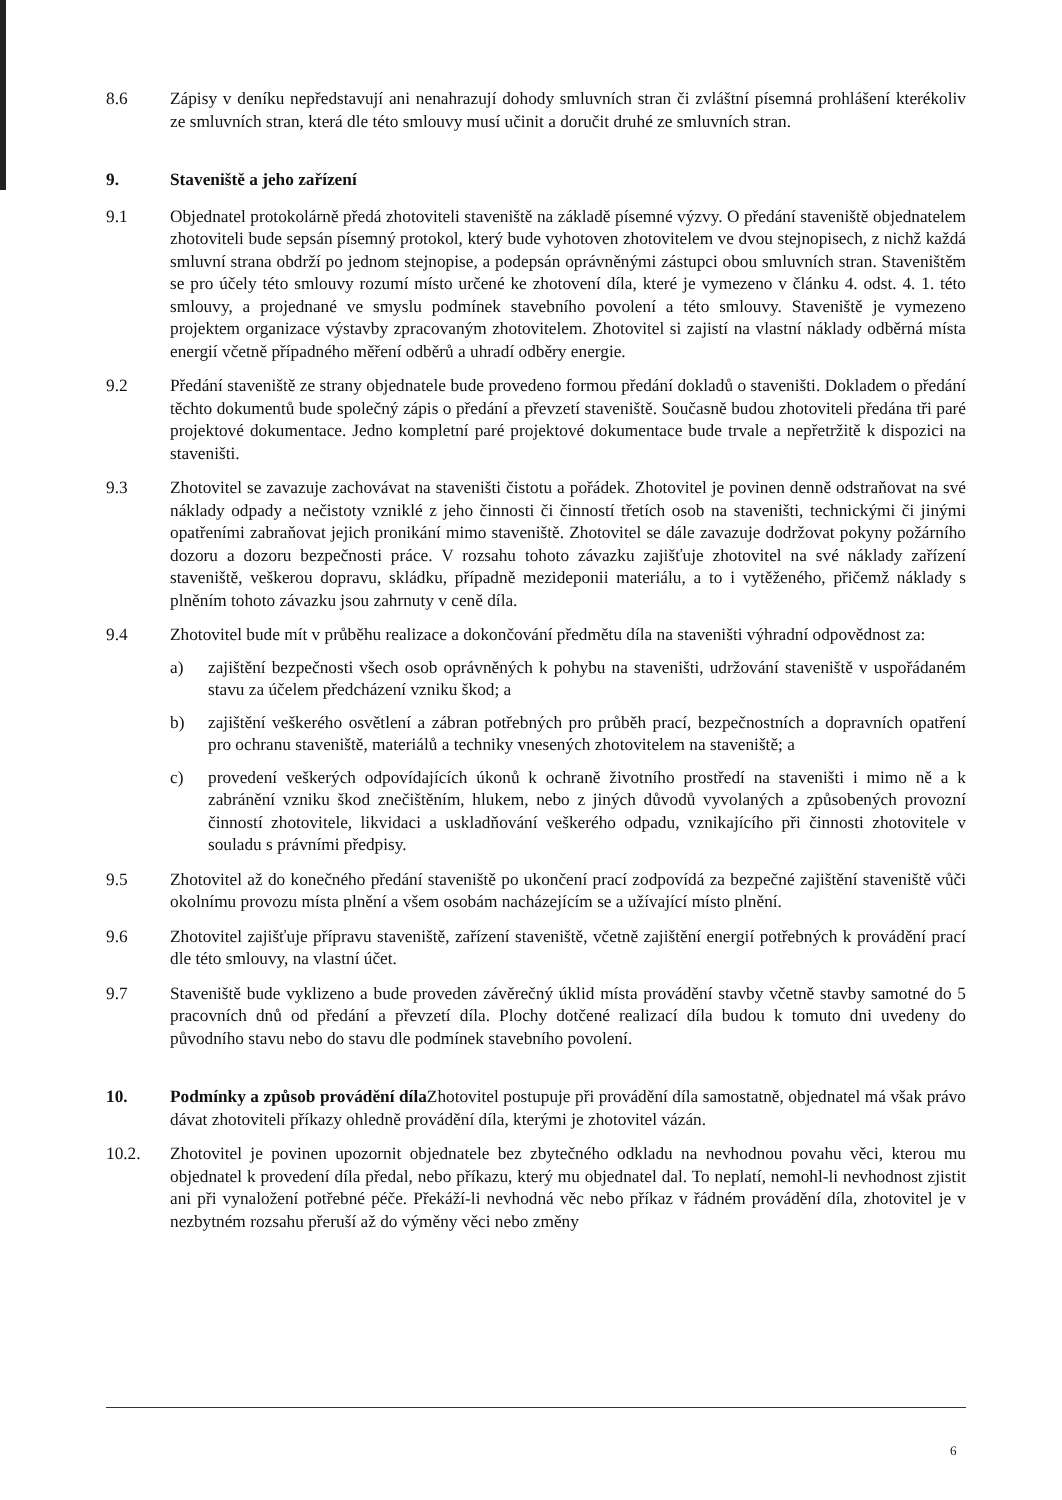8.6 Zápisy v deníku nepředstavují ani nenahrazují dohody smluvních stran či zvláštní písemná prohlášení kterékoliv ze smluvních stran, která dle této smlouvy musí učinit a doručit druhé ze smluvních stran.
9. Staveniště a jeho zařízení
9.1 Objednatel protokolárně předá zhotoviteli staveniště na základě písemné výzvy. O předání staveniště objednatelem zhotoviteli bude sepsán písemný protokol, který bude vyhotoven zhotovitelem ve dvou stejnopisech, z nichž každá smluvní strana obdrží po jednom stejnopise, a podepsán oprávněnými zástupci obou smluvních stran. Staveništěm se pro účely této smlouvy rozumí místo určené ke zhotovení díla, které je vymezeno v článku 4. odst. 4. 1. této smlouvy, a projednané ve smyslu podmínek stavebního povolení a této smlouvy. Staveniště je vymezeno projektem organizace výstavby zpracovaným zhotovitelem. Zhotovitel si zajistí na vlastní náklady odběrná místa energií včetně případného měření odběrů a uhradí odběry energie.
9.2 Předání staveniště ze strany objednatele bude provedeno formou předání dokladů o staveništi. Dokladem o předání těchto dokumentů bude společný zápis o předání a převzetí staveniště. Současně budou zhotoviteli předána tři paré projektové dokumentace. Jedno kompletní paré projektové dokumentace bude trvale a nepřetržitě k dispozici na staveništi.
9.3 Zhotovitel se zavazuje zachovávat na staveništi čistotu a pořádek. Zhotovitel je povinen denně odstraňovat na své náklady odpady a nečistoty vzniklé z jeho činnosti či činností třetích osob na staveništi, technickými či jinými opatřeními zabraňovat jejich pronikání mimo staveniště. Zhotovitel se dále zavazuje dodržovat pokyny požárního dozoru a dozoru bezpečnosti práce. V rozsahu tohoto závazku zajišťuje zhotovitel na své náklady zařízení staveniště, veškerou dopravu, skládku, případně mezideponii materiálu, a to i vytěženého, přičemž náklady s plněním tohoto závazku jsou zahrnuty v ceně díla.
9.4 Zhotovitel bude mít v průběhu realizace a dokončování předmětu díla na staveništi výhradní odpovědnost za:
a) zajištění bezpečnosti všech osob oprávněných k pohybu na staveništi, udržování staveniště v uspořádaném stavu za účelem předcházení vzniku škod; a
b) zajištění veškerého osvětlení a zábran potřebných pro průběh prací, bezpečnostních a dopravních opatření pro ochranu staveniště, materiálů a techniky vnesených zhotovitelem na staveniště; a
c) provedení veškerých odpovídajících úkonů k ochraně životního prostředí na staveništi i mimo ně a k zabránění vzniku škod znečištěním, hlukem, nebo z jiných důvodů vyvolaných a způsobených provozní činností zhotovitele, likvidaci a uskladňování veškerého odpadu, vznikajícího při činnosti zhotovitele v souladu s právními předpisy.
9.5 Zhotovitel až do konečného předání staveniště po ukončení prací zodpovídá za bezpečné zajištění staveniště vůči okolnímu provozu místa plnění a všem osobám nacházejícím se a užívající místo plnění.
9.6 Zhotovitel zajišťuje přípravu staveniště, zařízení staveniště, včetně zajištění energií potřebných k provádění prací dle této smlouvy, na vlastní účet.
9.7 Staveniště bude vyklizeno a bude proveden závěrečný úklid místa provádění stavby včetně stavby samotné do 5 pracovních dnů od předání a převzetí díla. Plochy dotčené realizací díla budou k tomuto dni uvedeny do původního stavu nebo do stavu dle podmínek stavebního povolení.
10. Podmínky a způsob provádění díla Zhotovitel postupuje při provádění díla samostatně, objednatel má však právo dávat zhotoviteli příkazy ohledně provádění díla, kterými je zhotovitel vázán.
10.2. Zhotovitel je povinen upozornit objednatele bez zbytečného odkladu na nevhodnou povahu věci, kterou mu objednatel k provedení díla předal, nebo příkazu, který mu objednatel dal. To neplatí, nemohl-li nevhodnost zjistit ani při vynaložení potřebné péče. Překáží-li nevhodná věc nebo příkaz v řádném provádění díla, zhotovitel je v nezbytném rozsahu přeruší až do výměny věci nebo změny
6